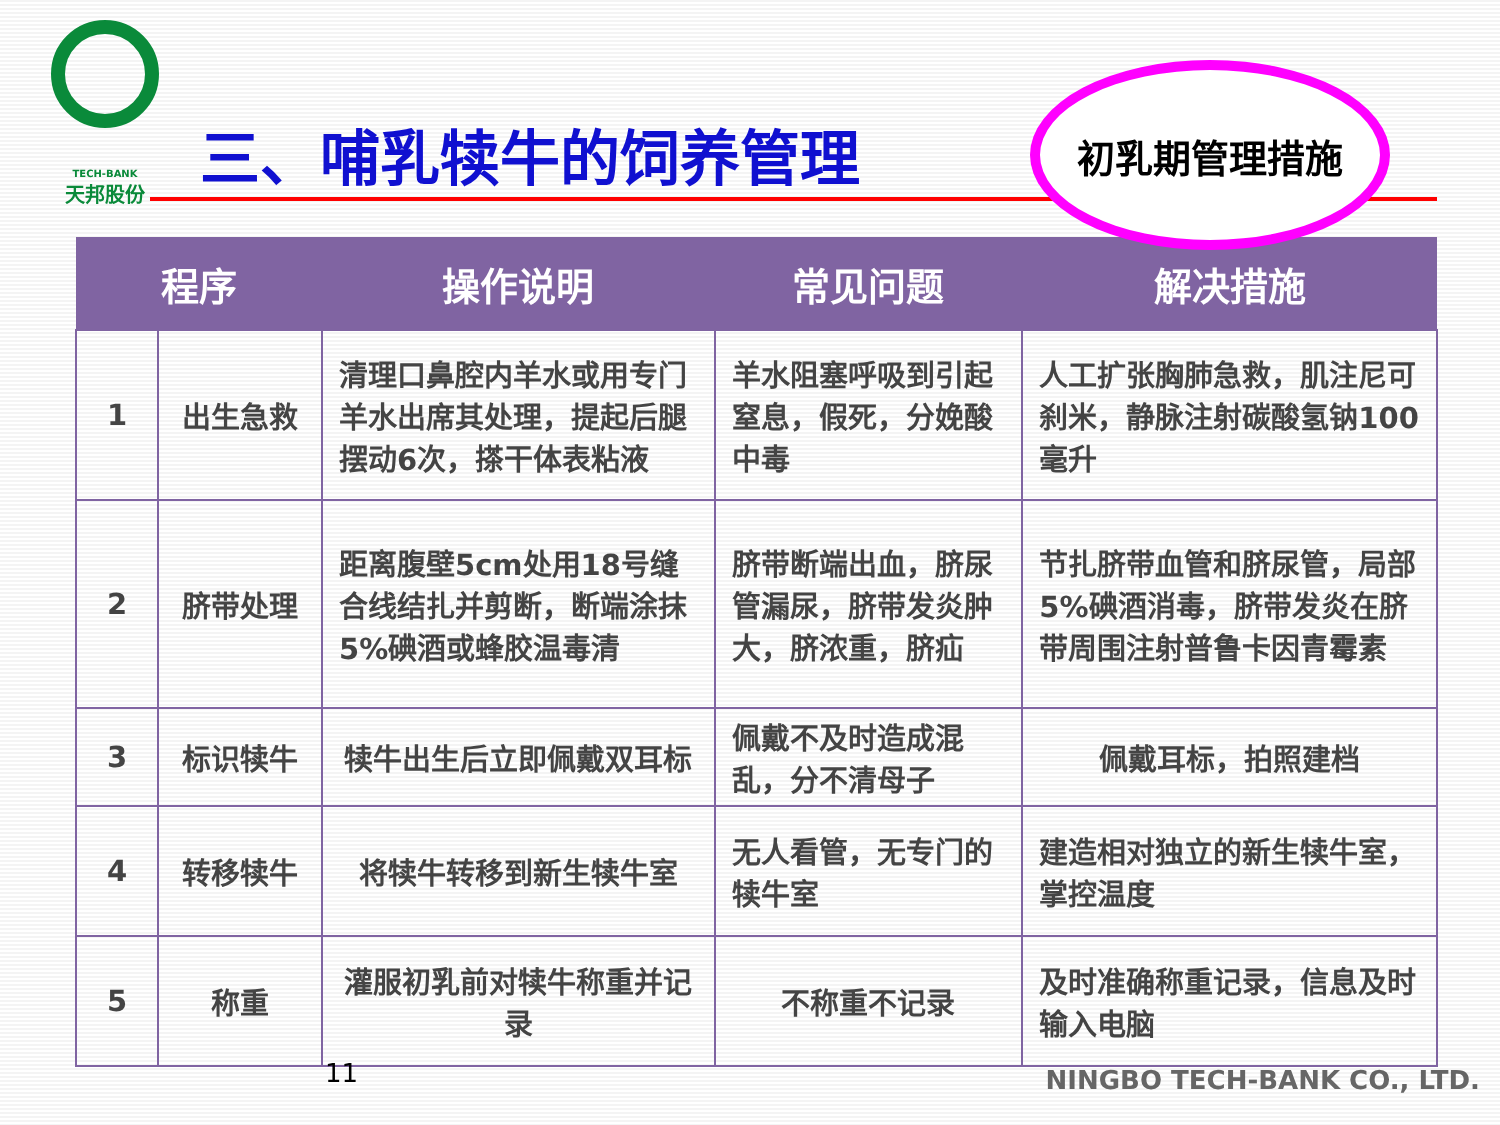TECH-BANK
天邦股份
三、哺乳犊牛的饲养管理
| 程序 | | 操作说明 | 常见问题 | 解决措施 |
| --- | --- | --- | --- | --- |
| 1 | 出生急救 | 清理口鼻腔内羊水或用专门羊水出席其处理，提起后腿摆动6次，搽干体表粘液 | 羊水阻塞呼吸到引起窒息，假死，分娩酸中毒 | 人工扩张胸肺急救，肌注尼可刹米，静脉注射碳酸氢钠100毫升 |
| 2 | 脐带处理 | 距离腹壁5cm处用18号缝合线结扎并剪断，断端涂抹5%碘酒或蜂胶温毒清 | 脐带断端出血，脐尿管漏尿，脐带发炎肿大，脐浓重，脐疝 | 节扎脐带血管和脐尿管，局部5%碘酒消毒，脐带发炎在脐带周围注射普鲁卡因青霉素 |
| 3 | 标识犊牛 | 犊牛出生后立即佩戴双耳标 | 佩戴不及时造成混乱，分不清母子 | 佩戴耳标，拍照建档 |
| 4 | 转移犊牛 | 将犊牛转移到新生犊牛室 | 无人看管，无专门的犊牛室 | 建造相对独立的新生犊牛室，掌控温度 |
| 5 | 称重 | 灌服初乳前对犊牛称重并记录 | 不称重不记录 | 及时准确称重记录，信息及时输入电脑 |
初乳期管理措施
11 NINGBO TECH-BANK CO., LTD.